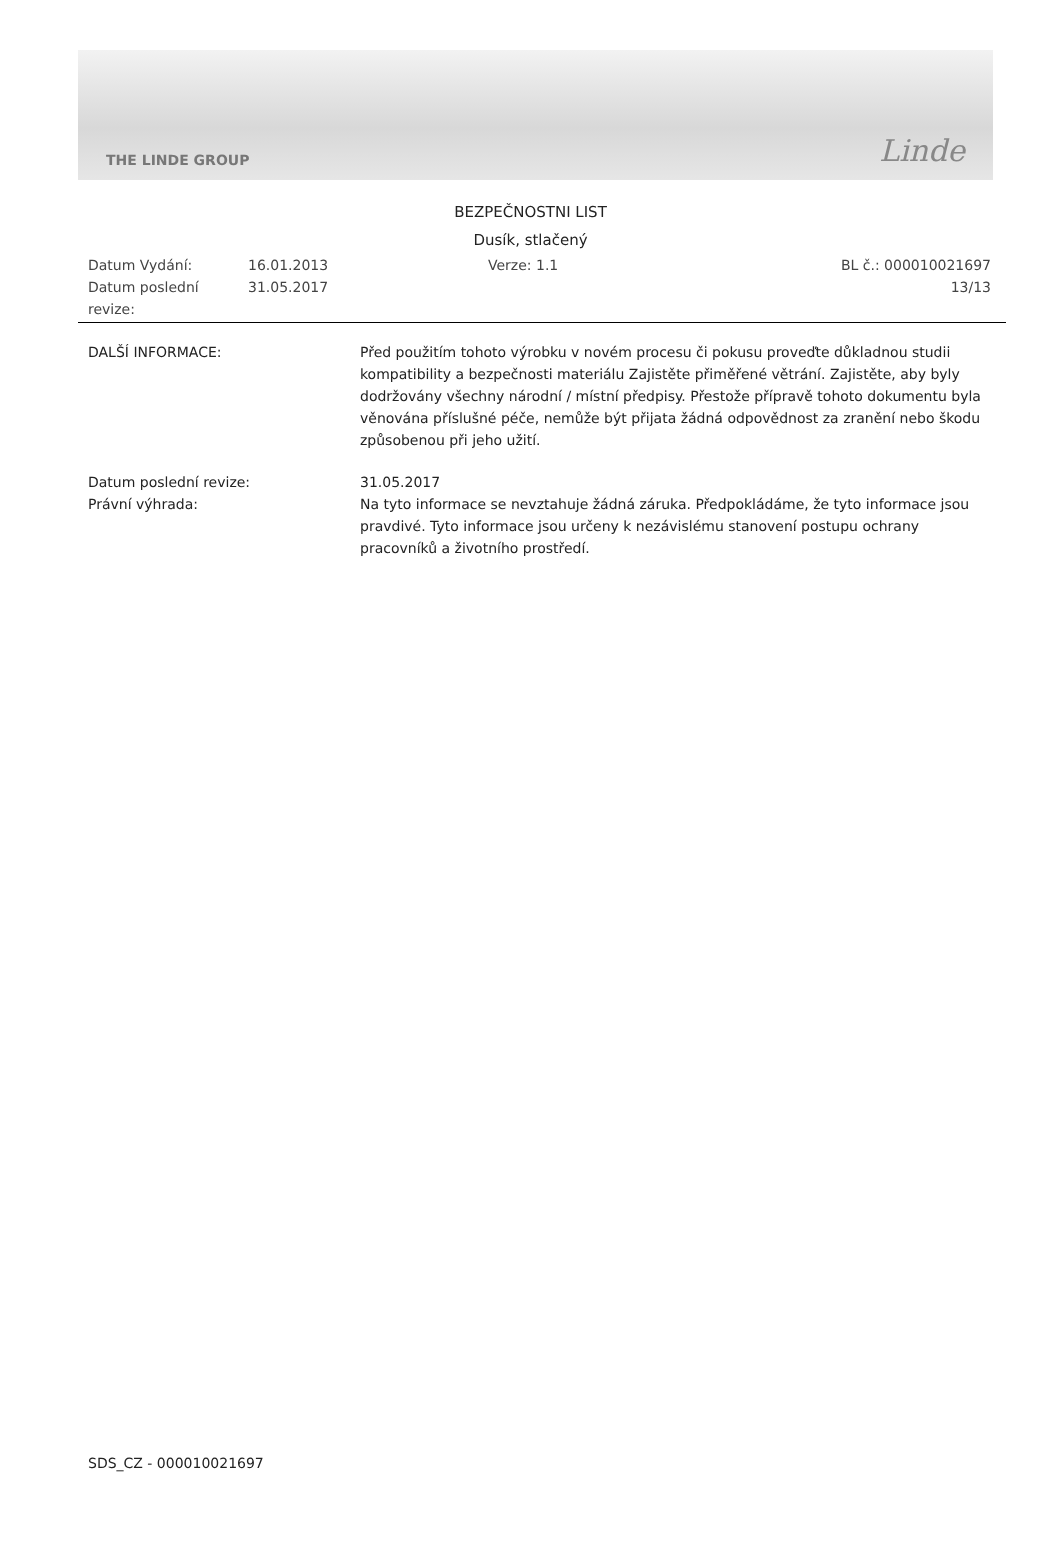THE LINDE GROUP Linde
BEZPEČNOSTNI LIST
Dusík, stlačený
Datum Vydání:
16.01.2013
Verze: 1.1
BL č.: 000010021697
Datum poslední revize:
31.05.2017
13/13
DALŠÍ INFORMACE:
Před použitím tohoto výrobku v novém procesu či pokusu proveďte důkladnou studii kompatibility a bezpečnosti materiálu Zajistěte přiměřené větrání. Zajistěte, aby byly dodržovány všechny národní / místní předpisy. Přestože přípravě tohoto dokumentu byla věnována příslušné péče, nemůže být přijata žádná odpovědnost za zranění nebo škodu způsobenou při jeho užití.
Datum poslední revize:
31.05.2017
Právní výhrada:
Na tyto informace se nevztahuje žádná záruka. Předpokládáme, že tyto informace jsou pravdivé. Tyto informace jsou určeny k nezávislému stanovení postupu ochrany pracovníků a životního prostředí.
SDS_CZ - 000010021697